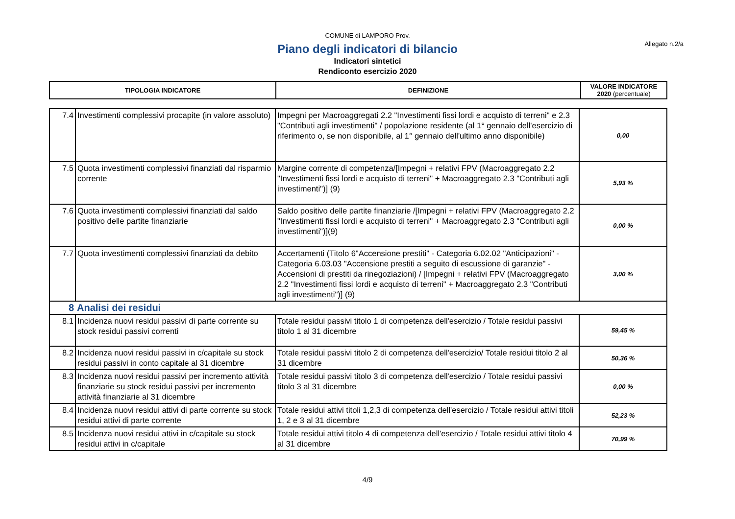COMUNE di LAMPORO Prov.
Allegato n.2/a
Piano degli indicatori di bilancio
Indicatori sintetici
Rendiconto esercizio 2020
| TIPOLOGIA INDICATORE | DEFINIZIONE | VALORE INDICATORE 2020 (percentuale) |
| 7.4 | Investimenti complessivi procapite (in valore assoluto) | Impegni per Macroaggregati 2.2 "Investimenti fissi lordi e acquisto di terreni" e 2.3 "Contributi agli investimenti" / popolazione residente (al 1° gennaio dell'esercizio di riferimento o, se non disponibile, al 1° gennaio dell'ultimo anno disponibile) | 0,00 |
| 7.5 | Quota investimenti complessivi finanziati dal risparmio corrente | Margine corrente di competenza/[Impegni + relativi FPV (Macroaggregato 2.2 "Investimenti fissi lordi e acquisto di terreni" + Macroaggregato 2.3 "Contributi agli investimenti")] (9) | 5,93 % |
| 7.6 | Quota investimenti complessivi finanziati dal saldo positivo delle partite finanziarie | Saldo positivo delle partite finanziarie /[Impegni + relativi FPV (Macroaggregato 2.2 "Investimenti fissi lordi e acquisto di terreni" + Macroaggregato 2.3 "Contributi agli investimenti")](9) | 0,00 % |
| 7.7 | Quota investimenti complessivi finanziati da debito | Accertamenti (Titolo 6"Accensione prestiti" - Categoria 6.02.02 "Anticipazioni" - Categoria 6.03.03 "Accensione prestiti a seguito di escussione di garanzie" - Accensioni di prestiti da rinegoziazioni) / [Impegni + relativi FPV (Macroaggregato 2.2 "Investimenti fissi lordi e acquisto di terreni" + Macroaggregato 2.3 "Contributi agli investimenti")] (9) | 3,00 % |
| 8 | Analisi dei residui | | |
| 8.1 | Incidenza nuovi residui passivi di parte corrente su stock residui passivi correnti | Totale residui passivi titolo 1 di competenza dell'esercizio / Totale residui passivi titolo 1 al 31 dicembre | 59,45 % |
| 8.2 | Incidenza nuovi residui passivi in c/capitale su stock residui passivi in conto capitale al 31 dicembre | Totale residui passivi titolo 2 di competenza dell'esercizio/ Totale residui titolo 2 al 31 dicembre | 50,36 % |
| 8.3 | Incidenza nuovi residui passivi per incremento attività finanziarie su stock residui passivi per incremento attività finanziarie al 31 dicembre | Totale residui passivi titolo 3 di competenza dell'esercizio / Totale residui passivi titolo 3 al 31 dicembre | 0,00 % |
| 8.4 | Incidenza nuovi residui attivi di parte corrente su stock residui attivi di parte corrente | Totale residui attivi titoli 1,2,3 di competenza dell'esercizio / Totale residui attivi titoli 1, 2 e 3 al 31 dicembre | 52,23 % |
| 8.5 | Incidenza nuovi residui attivi in c/capitale su stock residui attivi in c/capitale | Totale residui attivi titolo 4 di competenza dell'esercizio / Totale residui attivi titolo 4 al 31 dicembre | 70,99 % |
4/9